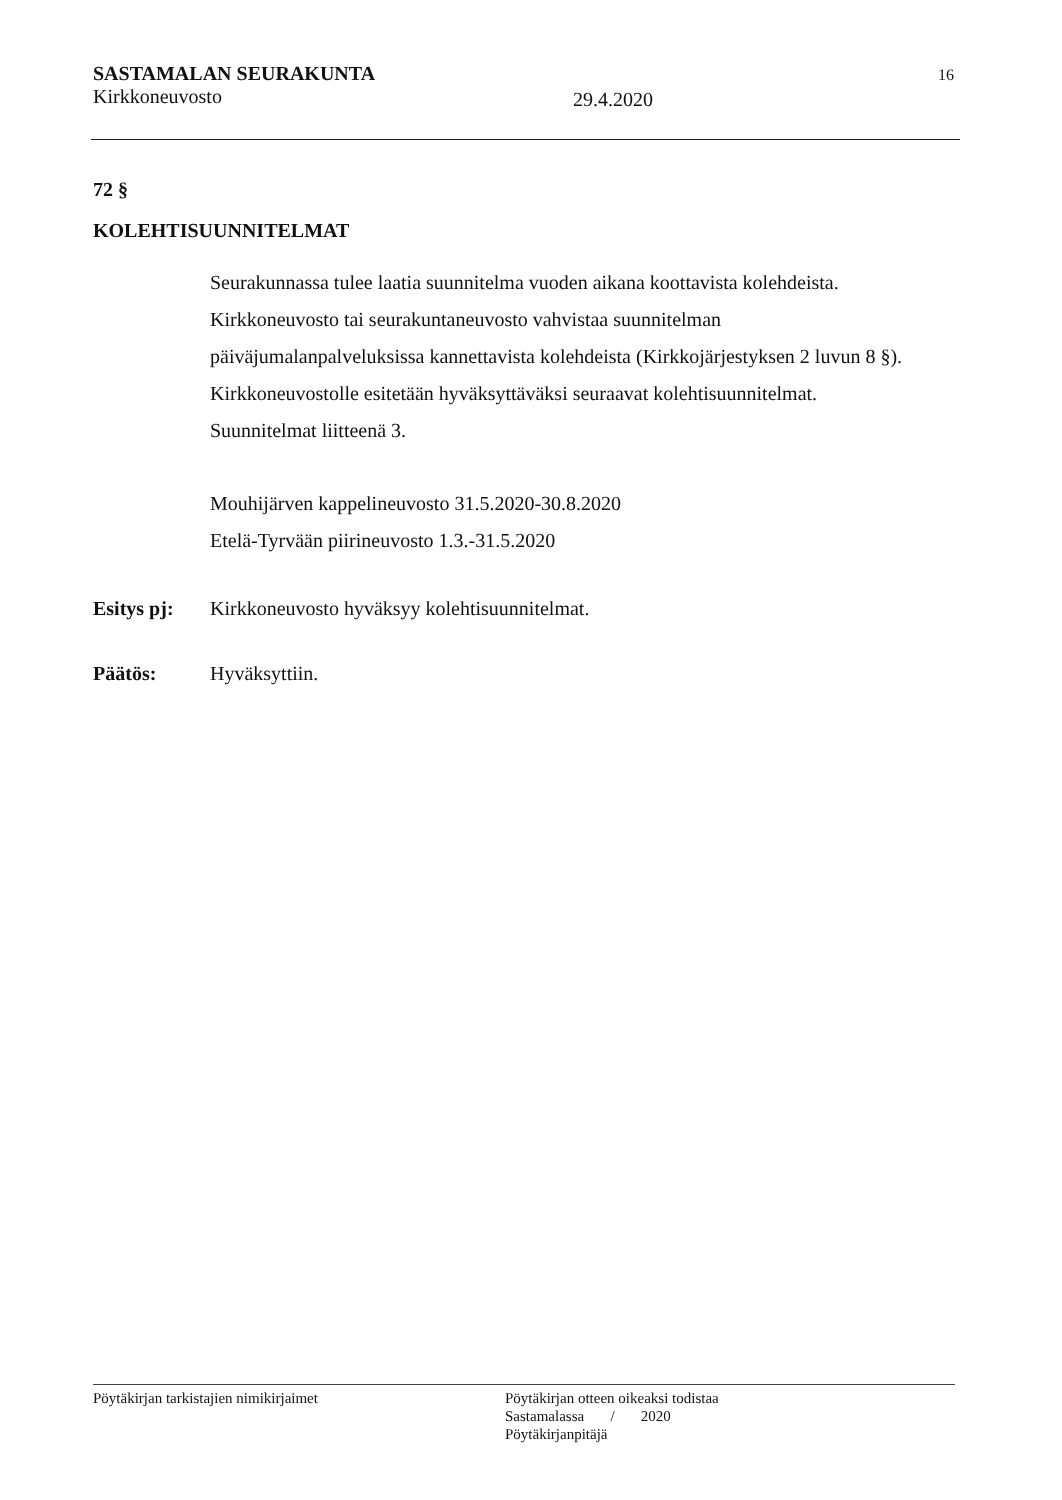SASTAMALAN SEURAKUNTA
Kirkkoneuvosto
29.4.2020
16
72 §
KOLEHTISUUNNITELMAT
Seurakunnassa tulee laatia suunnitelma vuoden aikana koottavista kolehdeista.
Kirkkoneuvosto tai seurakuntaneuvosto vahvistaa suunnitelman
päiväjumalanpalveluksissa kannettavista kolehdeista (Kirkkojärjestyksen 2 luvun 8 §).
Kirkkoneuvostolle esitetään hyväksyttäväksi seuraavat kolehtisuunnitelmat.
Suunnitelmat liitteenä 3.
Mouhijärven kappelineuvosto 31.5.2020-30.8.2020
Etelä-Tyrvään piirineuvosto 1.3.-31.5.2020
Esitys pj: Kirkkoneuvosto hyväksyy kolehtisuunnitelmat.
Päätös: Hyväksyttiin.
Pöytäkirjan tarkistajien nimikirjaimet Pöytäkirjan otteen oikeaksi todistaa
Sastamalassa / 2020
Pöytäkirjanpitäjä